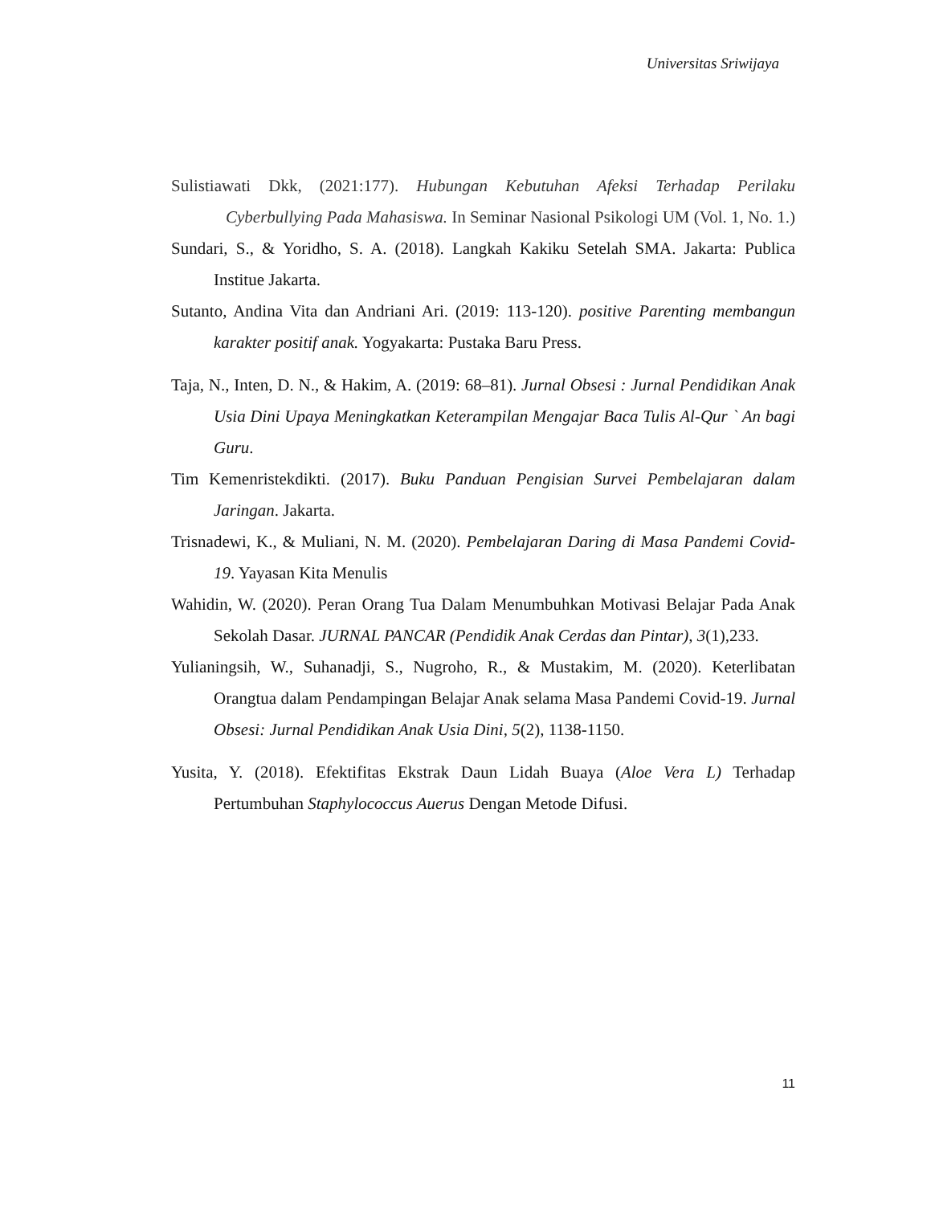Universitas Sriwijaya
Sulistiawati Dkk, (2021:177). Hubungan Kebutuhan Afeksi Terhadap Perilaku Cyberbullying Pada Mahasiswa. In Seminar Nasional Psikologi UM (Vol. 1, No. 1.)
Sundari, S., & Yoridho, S. A. (2018). Langkah Kakiku Setelah SMA. Jakarta: Publica Institue Jakarta.
Sutanto, Andina Vita dan Andriani Ari. (2019: 113-120). positive Parenting membangun karakter positif anak. Yogyakarta: Pustaka Baru Press.
Taja, N., Inten, D. N., & Hakim, A. (2019: 68–81). Jurnal Obsesi : Jurnal Pendidikan Anak Usia Dini Upaya Meningkatkan Keterampilan Mengajar Baca Tulis Al-Qur ` An bagi Guru.
Tim Kemenristekdikti. (2017). Buku Panduan Pengisian Survei Pembelajaran dalam Jaringan. Jakarta.
Trisnadewi, K., & Muliani, N. M. (2020). Pembelajaran Daring di Masa Pandemi Covid-19. Yayasan Kita Menulis
Wahidin, W. (2020). Peran Orang Tua Dalam Menumbuhkan Motivasi Belajar Pada Anak Sekolah Dasar. JURNAL PANCAR (Pendidik Anak Cerdas dan Pintar), 3(1),233.
Yulianingsih, W., Suhanadji, S., Nugroho, R., & Mustakim, M. (2020). Keterlibatan Orangtua dalam Pendampingan Belajar Anak selama Masa Pandemi Covid-19. Jurnal Obsesi: Jurnal Pendidikan Anak Usia Dini, 5(2), 1138-1150.
Yusita, Y. (2018). Efektifitas Ekstrak Daun Lidah Buaya (Aloe Vera L) Terhadap Pertumbuhan Staphylococcus Auerus Dengan Metode Difusi.
11